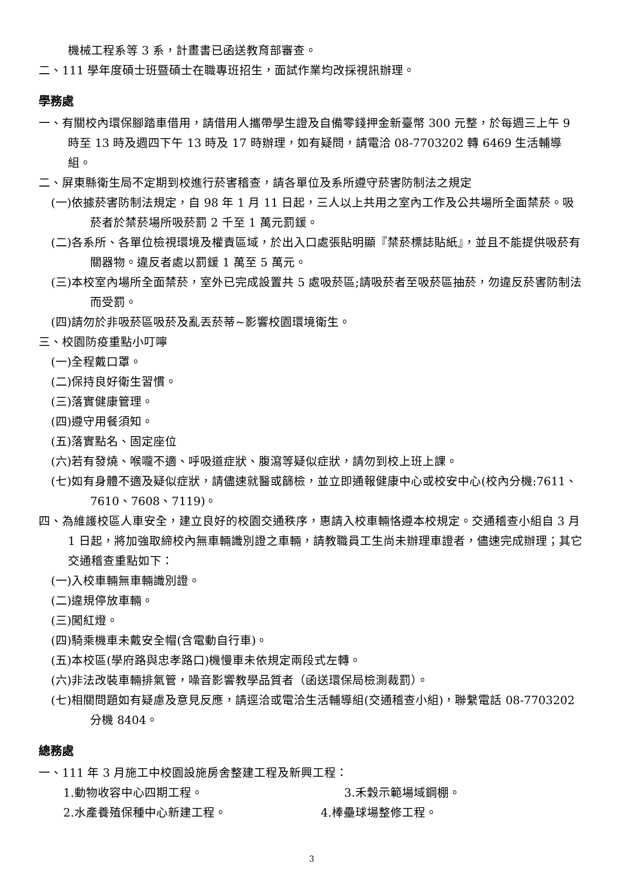機械工程系等 3 系，計畫書已函送教育部審查。
二、111 學年度碩士班暨碩士在職專班招生，面試作業均改採視訊辦理。
學務處
一、有關校內環保腳踏車借用，請借用人攜帶學生證及自備零錢押金新臺幣 300 元整，於每週三上午 9 時至 13 時及週四下午 13 時及 17 時辦理，如有疑問，請電洽 08-7703202 轉 6469 生活輔導組。
二、屏東縣衛生局不定期到校進行菸害稽查，請各單位及系所遵守菸害防制法之規定
(一)依據菸害防制法規定，自 98 年 1 月 11 日起，三人以上共用之室內工作及公共場所全面禁菸。吸菸者於禁菸場所吸菸罰 2 千至 1 萬元罰鍰。
(二)各系所、各單位檢視環境及權責區域，於出入口處張貼明顯『禁菸標誌貼紙』，並且不能提供吸菸有關器物。違反者處以罰鍰 1 萬至 5 萬元。
(三)本校室內場所全面禁菸，室外已完成設置共 5 處吸菸區;請吸菸者至吸菸區抽菸，勿違反菸害防制法而受罰。
(四)請勿於非吸菸區吸菸及亂丟菸蒂~影響校園環境衛生。
三、校園防疫重點小叮嚀
(一)全程戴口罩。
(二)保持良好衛生習慣。
(三)落實健康管理。
(四)遵守用餐須知。
(五)落實點名、固定座位
(六)若有發燒、喉嚨不適、呼吸道症狀、腹瀉等疑似症狀，請勿到校上班上課。
(七)如有身體不適及疑似症狀，請儘速就醫或篩檢，並立即通報健康中心或校安中心(校內分機:7611、7610、7608、7119)。
四、為維護校區人車安全，建立良好的校園交通秩序，惠請入校車輛恪遵本校規定。交通稽查小組自 3 月 1 日起，將加強取締校內無車輛識別證之車輛，請教職員工生尚未辦理車證者，儘速完成辦理；其它交通稽查重點如下：
(一)入校車輛無車輛識別證。
(二)違規停放車輛。
(三)闖紅燈。
(四)騎乘機車未戴安全帽(含電動自行車)。
(五)本校區(學府路與忠孝路口)機慢車未依規定兩段式左轉。
(六)非法改裝車輛排氣管，噪音影響教學品質者（函送環保局檢測裁罰）。
(七)相關問題如有疑慮及意見反應，請逕洽或電洽生活輔導組(交通稽查小組)，聯繫電話 08-7703202 分機 8404。
總務處
一、111 年 3 月施工中校園設施房舍整建工程及新興工程：
1.動物收容中心四期工程。 3.禾穀示範場域鋼棚。
2.水產養殖保種中心新建工程。 4.棒壘球場整修工程。
3